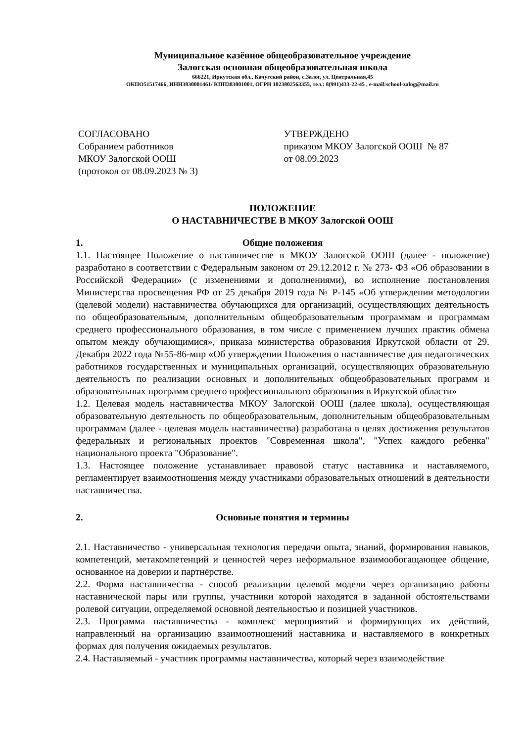Муниципальное казённое общеобразовательное учреждение
Залогская основная общеобразовательная школа
666221, Иркутская обл., Качугский район, с.Залог, ул. Центральная,45
ОКПО51517466, ИНН3830001461/ КПП383001001, ОГРН 1023802563355, тел.: 8(991)433-22-45 , e-mail:school-zalog@mail.ru
СОГЛАСОВАНО
Собранием работников
МКОУ Залогской ООШ
(протокол от 08.09.2023 № 3)
УТВЕРЖДЕНО
приказом МКОУ Залогской ООШ № 87
от 08.09.2023
ПОЛОЖЕНИЕ
О НАСТАВНИЧЕСТВЕ В МКОУ Залогской ООШ
1. Общие положения
1.1. Настоящее Положение о наставничестве в МКОУ Залогской ООШ (далее - положение) разработано в соответствии с Федеральным законом от 29.12.2012 г. № 273- ФЗ «Об образовании в Российской Федерации» (с изменениями и дополнениями), во исполнение постановления Министерства просвещения РФ от 25 декабря 2019 года № Р-145 «Об утверждении методологии (целевой модели) наставничества обучающихся для организаций, осуществляющих деятельность по общеобразовательным, дополнительным общеобразовательным программам и программам среднего профессионального образования, в том числе с применением лучших практик обмена опытом между обучающимися», приказа министерства образования Иркутской области от 29. Декабря 2022 года №55-86-мпр «Об утверждении Положения о наставничестве для педагогических работников государственных и муниципальных организаций, осуществляющих образовательную деятельность по реализации основных и дополнительных общеобразовательных программ и образовательных программ среднего профессионального образования в Иркутской области»
1.2. Целевая модель наставничества МКОУ Залогской ООШ (далее школа), осуществляющая образовательную деятельность по общеобразовательным, дополнительным общеобразовательным программам (далее - целевая модель наставничества) разработана в целях достижения результатов федеральных и региональных проектов "Современная школа", "Успех каждого ребенка" национального проекта "Образование".
1.3. Настоящее положение устанавливает правовой статус наставника и наставляемого, регламентирует взаимоотношения между участниками образовательных отношений в деятельности наставничества.
2. Основные понятия и термины
2.1. Наставничество - универсальная технология передачи опыта, знаний, формирования навыков, компетенций, метакомпетенций и ценностей через неформальное взаимообогащающее общение, основанное на доверии и партнёрстве.
2.2. Форма наставничества - способ реализации целевой модели через организацию работы наставнической пары или группы, участники которой находятся в заданной обстоятельствами ролевой ситуации, определяемой основной деятельностью и позицией участников.
2.3. Программа наставничества - комплекс мероприятий и формирующих их действий, направленный на организацию взаимоотношений наставника и наставляемого в конкретных формах для получения ожидаемых результатов.
2.4. Наставляемый - участник программы наставничества, который через взаимодействие